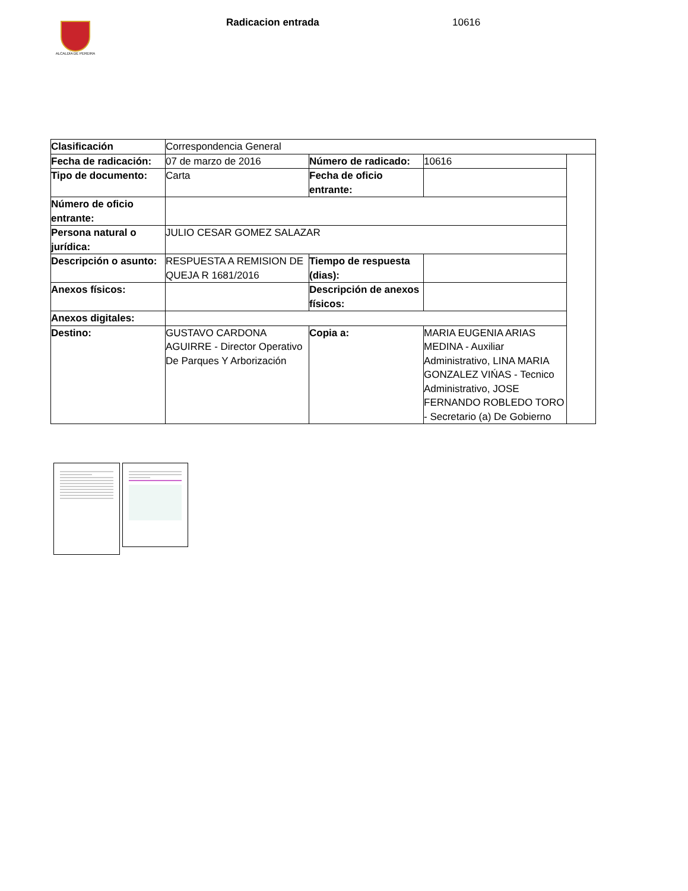ALCALDÍA DE PEREIRA
Radicacion entrada 10616
| Clasificación | Correspondencia General | | | |
| Fecha de radicación: | 07 de marzo de 2016 | Número de radicado: | 10616 | |
| Tipo de documento: | Carta | Fecha de oficio entrante: | | |
| Número de oficio entrante: | | | | |
| Persona natural o jurídica: | JULIO CESAR GOMEZ SALAZAR | | | |
| Descripción o asunto: | RESPUESTA A REMISION DE QUEJA R 1681/2016 | Tiempo de respuesta (dias): | | |
| Anexos físicos: | | Descripción de anexos físicos: | | |
| Anexos digitales: | | | | |
| Destino: | GUSTAVO CARDONA AGUIRRE - Director Operativo De Parques Y Arborización | Copia a: | MARIA EUGENIA ARIAS MEDINA - Auxiliar Administrativo, LINA MARIA GONZALEZ VIŃAS - Tecnico Administrativo, JOSE FERNANDO ROBLEDO TORO - Secretario (a) De Gobierno | |